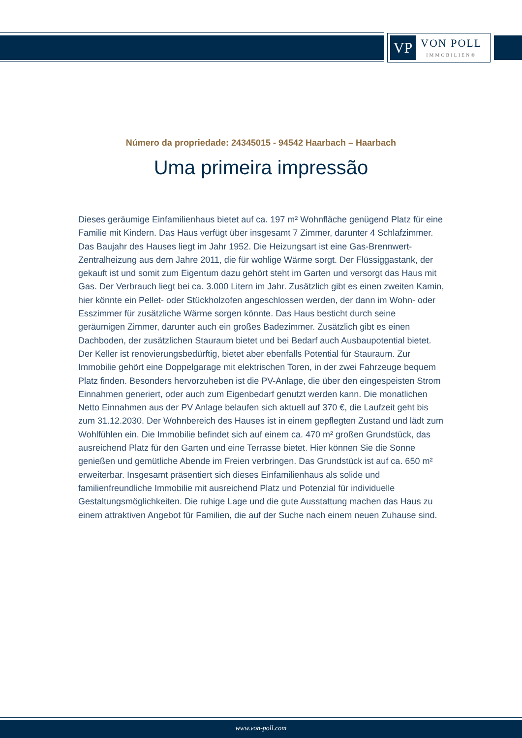VP
VON POLL
IMMOBILIEN®
Número da propriedade: 24345015 - 94542 Haarbach – Haarbach
Uma primeira impressão
Dieses geräumige Einfamilienhaus bietet auf ca. 197 m² Wohnfläche genügend Platz für eine Familie mit Kindern. Das Haus verfügt über insgesamt 7 Zimmer, darunter 4 Schlafzimmer. Das Baujahr des Hauses liegt im Jahr 1952. Die Heizungsart ist eine Gas-Brennwert-Zentralheizung aus dem Jahre 2011, die für wohlige Wärme sorgt. Der Flüssiggastank, der gekauft ist und somit zum Eigentum dazu gehört steht im Garten und versorgt das Haus mit Gas. Der Verbrauch liegt bei ca. 3.000 Litern im Jahr. Zusätzlich gibt es einen zweiten Kamin, hier könnte ein Pellet- oder Stückholzofen angeschlossen werden, der dann im Wohn- oder Esszimmer für zusätzliche Wärme sorgen könnte. Das Haus besticht durch seine geräumigen Zimmer, darunter auch ein großes Badezimmer. Zusätzlich gibt es einen Dachboden, der zusätzlichen Stauraum bietet und bei Bedarf auch Ausbaupotential bietet. Der Keller ist renovierungsbedürftig, bietet aber ebenfalls Potential für Stauraum. Zur Immobilie gehört eine Doppelgarage mit elektrischen Toren, in der zwei Fahrzeuge bequem Platz finden. Besonders hervorzuheben ist die PV-Anlage, die über den eingespeisten Strom Einnahmen generiert, oder auch zum Eigenbedarf genutzt werden kann. Die monatlichen Netto Einnahmen aus der PV Anlage belaufen sich aktuell auf 370 €, die Laufzeit geht bis zum 31.12.2030. Der Wohnbereich des Hauses ist in einem gepflegten Zustand und lädt zum Wohlfühlen ein. Die Immobilie befindet sich auf einem ca. 470 m² großen Grundstück, das ausreichend Platz für den Garten und eine Terrasse bietet. Hier können Sie die Sonne genießen und gemütliche Abende im Freien verbringen. Das Grundstück ist auf ca. 650 m² erweiterbar. Insgesamt präsentiert sich dieses Einfamilienhaus als solide und familienfreundliche Immobilie mit ausreichend Platz und Potenzial für individuelle Gestaltungsmöglichkeiten. Die ruhige Lage und die gute Ausstattung machen das Haus zu einem attraktiven Angebot für Familien, die auf der Suche nach einem neuen Zuhause sind.
www.von-poll.com